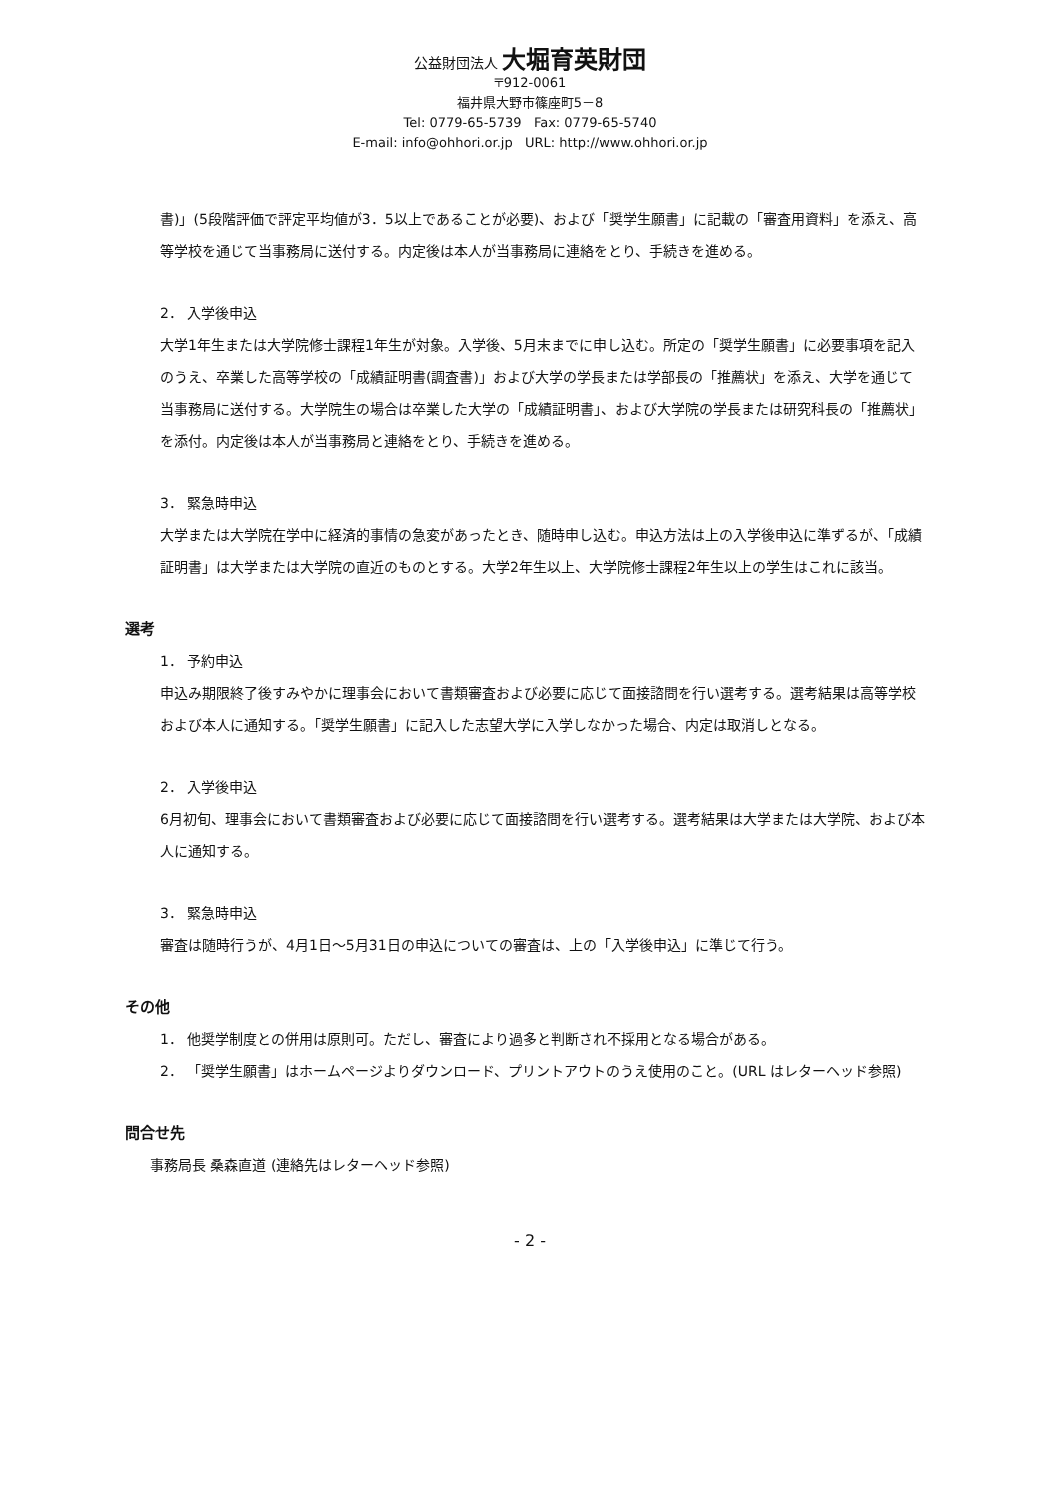公益財団法人 大堀育英財団
〒912-0061
福井県大野市篠座町5－8
Tel: 0779-65-5739 Fax: 0779-65-5740
E-mail: info@ohhori.or.jp URL: http://www.ohhori.or.jp
書)」(5段階評価で評定平均値が3．5以上であることが必要)、および「奨学生願書」に記載の「審査用資料」を添え、高等学校を通じて当事務局に送付する。内定後は本人が当事務局に連絡をとり、手続きを進める。
2． 入学後申込
大学1年生または大学院修士課程1年生が対象。入学後、5月末までに申し込む。所定の「奨学生願書」に必要事項を記入のうえ、卒業した高等学校の「成績証明書(調査書)」および大学の学長または学部長の「推薦状」を添え、大学を通じて当事務局に送付する。大学院生の場合は卒業した大学の「成績証明書」、および大学院の学長または研究科長の「推薦状」を添付。内定後は本人が当事務局と連絡をとり、手続きを進める。
3． 緊急時申込
大学または大学院在学中に経済的事情の急変があったとき、随時申し込む。申込方法は上の入学後申込に準ずるが、「成績証明書」は大学または大学院の直近のものとする。大学2年生以上、大学院修士課程2年生以上の学生はこれに該当。
選考
1． 予約申込
申込み期限終了後すみやかに理事会において書類審査および必要に応じて面接諮問を行い選考する。選考結果は高等学校および本人に通知する。「奨学生願書」に記入した志望大学に入学しなかった場合、内定は取消しとなる。
2． 入学後申込
6月初旬、理事会において書類審査および必要に応じて面接諮問を行い選考する。選考結果は大学または大学院、および本人に通知する。
3． 緊急時申込
審査は随時行うが、4月1日～5月31日の申込についての審査は、上の「入学後申込」に準じて行う。
その他
1． 他奨学制度との併用は原則可。ただし、審査により過多と判断され不採用となる場合がある。
2． 「奨学生願書」はホームページよりダウンロード、プリントアウトのうえ使用のこと。(URL はレターヘッド参照)
問合せ先
事務局長 桑森直道 (連絡先はレターヘッド参照)
- 2 -